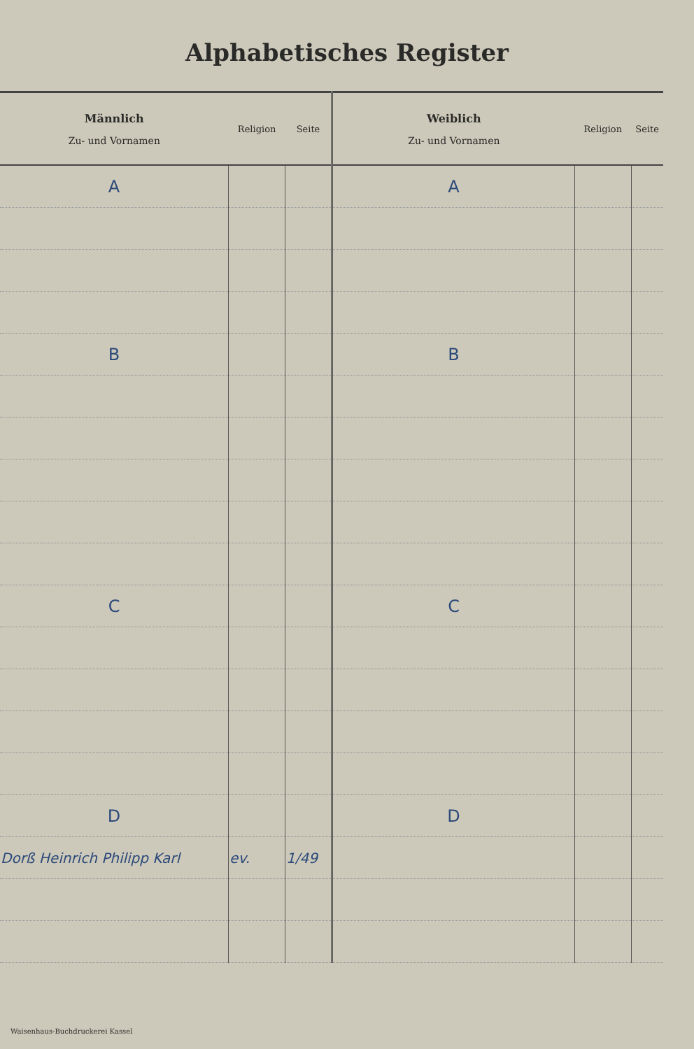Alphabetisches Register
| Männlich Zu- und Vornamen | Religion | Seite | Weiblich Zu- und Vornamen | Religion | Seite |
| --- | --- | --- | --- | --- | --- |
| A | | | A | | |
| B | | | B | | |
| C | | | C | | |
| D | | | D | | |
| Dorß Heinrich Philipp Karl | ev. | 1/49 | | | |
Waisenhaus-Buchdruckerei Kassel